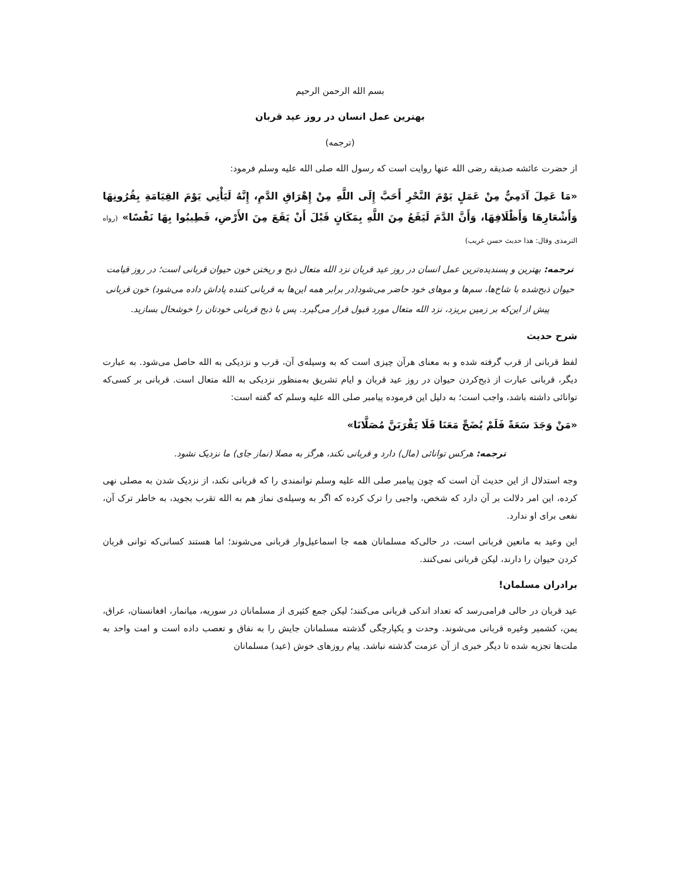بسم الله الرحمن الرحیم
بهترین عمل انسان در روز عید قربان
(ترجمه)
از حضرت عائشه صدیقه رضی الله عنها روایت است که رسول الله صلی الله علیه وسلم فرمود:
«مَا عَمِلَ آدَمِيٌّ مِنْ عَمَلٍ يَوْمَ النَّحْرِ أَحَبَّ إِلَى اللَّهِ مِنْ إِهْرَاقِ الدَّمِ، إِنَّهُ لَيَأْتِي يَوْمَ القِيَامَةِ بِقُرُونِهَا وَأَشْعَارِهَا وَأَظْلَافِهَا، وَأَنَّ الدَّمَ لَيَقَعُ مِنَ اللَّهِ بِمَكَانٍ قَبْلَ أَنْ يَقَعَ مِنَ الأَرْضِ، فَطِيبُوا بِهَا نَفْسًا» (رواه الترمذی وقال: هذا حدیث حسن غریب)
ترجمه: بهترین و پسندیده‌ترین عمل انسان در روز عید قربان نزد الله متعال ذبح و ریختن خون حیوان قربانی است؛ در روز قیامت حیوان ذبح‌شده با شاخ‌ها، سم‌ها و موهای خود حاضر می‌شود(در برابر همه این‌ها به قربانی کننده پاداش داده می‌شود) خون قربانی پیش از این‌که بر زمین بریزد، نزد الله متعال مورد قبول قرار می‌گیرد. پس با ذبح قربانی خودتان را خوشحال بسازید.
شرح حدیث
لفظ قربانی از قرب گرفته شده و به معنای هرآن چیزی است که به وسیله‌ی آن، قرب و نزدیکی به الله حاصل می‌شود. به عبارت دیگر، قربانی عبارت از ذبح‌کردن حیوان در روز عید قربان و ایام تشریق به‌منظور نزدیکی به الله متعال است. قربانی بر کسی‌که توانائی داشته باشد، واجب است؛ به دلیل این فرموده پیامبر صلی الله علیه وسلم که گفته است:
«مَنْ وَجَدَ سَعَةً فَلَمْ يُضَحِّ مَعَنَا فَلَا يَقْرَبَنَّ مُصَلَّانَا»
ترجمه: هرکس توانائی (مال) دارد و قربانی نکند، هرگز به مصلا (نماز جای) ما نزدیک نشود.
وجه استدلال از این حدیث آن است که چون پیامبر صلی الله علیه وسلم توانمندی را که قربانی نکند، از نزدیک شدن به مصلی نهی کرده، این امر دلالت بر آن دارد که شخص، واجبی را ترک کرده که اگر به وسیله‌ی نماز هم به الله تقرب بجوید، به خاطر ترک آن، نفعی برای او ندارد.
این وعید به مانعین قربانی است، در حالی‌که مسلمانان همه جا اسماعیل‌وار قربانی می‌شوند؛ اما هستند کسانی‌که توانی قربان کردن حیوان را دارند، لیکن قربانی نمی‌کنند.
برادران مسلمان!
عید قربان در حالی فرامی‌رسد که تعداد اندکی قربانی می‌کنند؛ لیکن جمع کثیری از مسلمانان در سوریه، میانمار، افغانستان، عراق، یمن، کشمیر وغیره قربانی می‌شوند. وحدت و یکپارچگی گذشته مسلمانان جایش را به نفاق و تعصب داده است و امت واحد به ملت‌ها تجزیه شده تا دیگر خبری از آن عزمت گذشته نباشد. پیام روزهای خوش (عید) مسلمانان